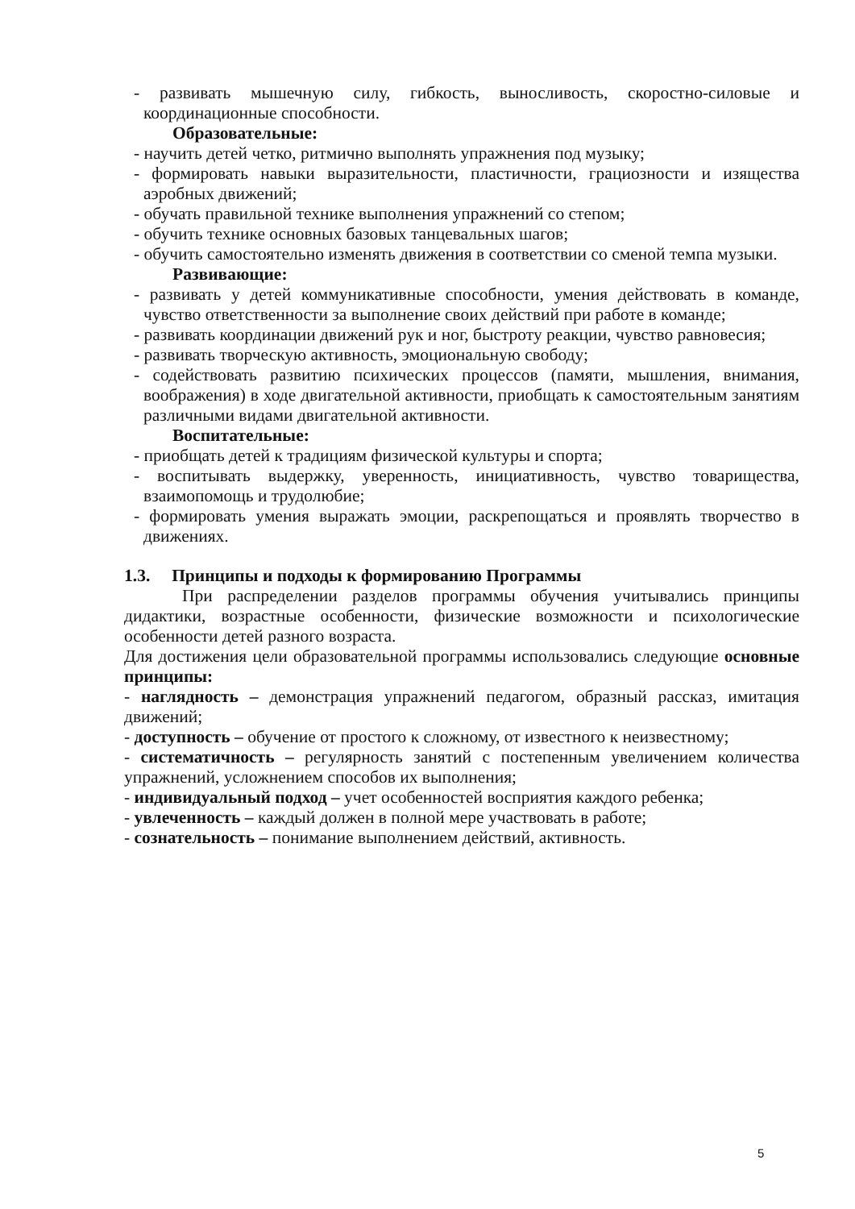- развивать мышечную силу, гибкость, выносливость, скоростно-силовые и координационные способности.
Образовательные:
- научить детей четко, ритмично выполнять упражнения под музыку;
- формировать навыки выразительности, пластичности, грациозности и изящества аэробных движений;
- обучать правильной технике выполнения упражнений со степом;
- обучить технике основных базовых танцевальных шагов;
- обучить самостоятельно изменять движения в соответствии со сменой темпа музыки.
Развивающие:
- развивать у детей коммуникативные способности, умения действовать в команде, чувство ответственности за выполнение своих действий при работе в команде;
- развивать координации движений рук и ног, быстроту реакции, чувство равновесия;
- развивать творческую активность, эмоциональную свободу;
- содействовать развитию психических процессов (памяти, мышления, внимания, воображения) в ходе двигательной активности, приобщать к самостоятельным занятиям различными видами двигательной активности.
Воспитательные:
- приобщать детей к традициям физической культуры и спорта;
- воспитывать выдержку, уверенность, инициативность, чувство товарищества, взаимопомощь и трудолюбие;
- формировать умения выражать эмоции, раскрепощаться и проявлять творчество в движениях.
1.3. Принципы и подходы к формированию Программы
При распределении разделов программы обучения учитывались принципы дидактики, возрастные особенности, физические возможности и психологические особенности детей разного возраста.
Для достижения цели образовательной программы использовались следующие основные принципы:
- наглядность – демонстрация упражнений педагогом, образный рассказ, имитация движений;
- доступность – обучение от простого к сложному, от известного к неизвестному;
- систематичность – регулярность занятий с постепенным увеличением количества упражнений, усложнением способов их выполнения;
- индивидуальный подход – учет особенностей восприятия каждого ребенка;
- увлеченность – каждый должен в полной мере участвовать в работе;
- сознательность – понимание выполнением действий, активность.
5